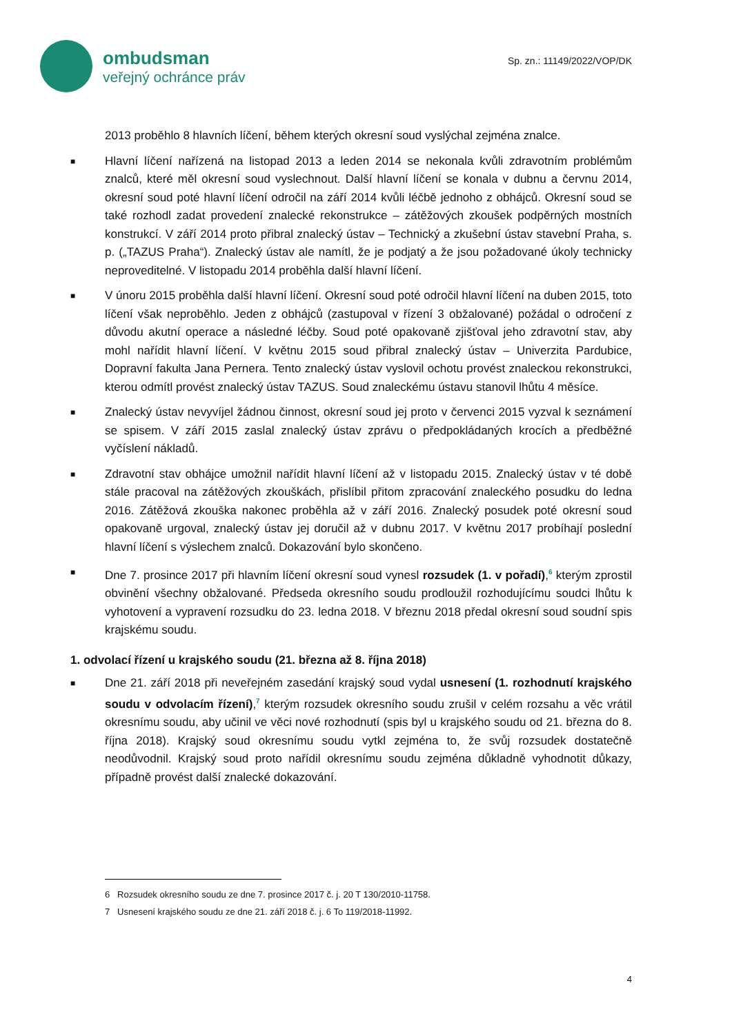ombudsman
veřejný ochránce práv
Sp. zn.: 11149/2022/VOP/DK
2013 proběhlo 8 hlavních líčení, během kterých okresní soud vyslýchal zejména znalce.
■
Hlavní líčení nařízená na listopad 2013 a leden 2014 se nekonala kvůli zdravotním problémům znalců, které měl okresní soud vyslechnout. Další hlavní líčení se konala v dubnu a červnu 2014, okresní soud poté hlavní líčení odročil na září 2014 kvůli léčbě jednoho z obhájců. Okresní soud se také rozhodl zadat provedení znalecké rekonstrukce – zátěžových zkoušek podpěrných mostních konstrukcí. V září 2014 proto přibral znalecký ústav – Technický a zkušební ústav stavební Praha, s. p. („TAZUS Praha“). Znalecký ústav ale namítl, že je podjatý a že jsou požadované úkoly technicky neproveditelné. V listopadu 2014 proběhla další hlavní líčení.
■
V únoru 2015 proběhla další hlavní líčení. Okresní soud poté odročil hlavní líčení na duben 2015, toto líčení však neproběhlo. Jeden z obhájců (zastupoval v řízení 3 obžalované) požádal o odročení z důvodu akutní operace a následné léčby. Soud poté opakovaně zjišťoval jeho zdravotní stav, aby mohl nařídit hlavní líčení. V květnu 2015 soud přibral znalecký ústav – Univerzita Pardubice, Dopravní fakulta Jana Pernera. Tento znalecký ústav vyslovil ochotu provést znaleckou rekonstrukci, kterou odmítl provést znalecký ústav TAZUS. Soud znaleckému ústavu stanovil lhůtu 4 měsíce.
■
Znalecký ústav nevyvíjel žádnou činnost, okresní soud jej proto v červenci 2015 vyzval k seznámení se spisem. V září 2015 zaslal znalecký ústav zprávu o předpokládaných krocích a předběžné vyčíslení nákladů.
■
Zdravotní stav obhájce umožnil nařídit hlavní líčení až v listopadu 2015. Znalecký ústav v té době stále pracoval na zátěžových zkouškách, přislíbil přitom zpracování znaleckého posudku do ledna 2016. Zátěžová zkouška nakonec proběhla až v září 2016. Znalecký posudek poté okresní soud opakovaně urgoval, znalecký ústav jej doručil až v dubnu 2017. V květnu 2017 probíhají poslední hlavní líčení s výslechem znalců. Dokazování bylo skončeno.
■
Dne 7. prosince 2017 při hlavním líčení okresní soud vynesl rozsudek (1. v pořadí),<sup>6</sup> kterým zprostil obvinění všechny obžalované. Předseda okresního soudu prodloužil rozhodujícímu soudci lhůtu k vyhotovení a vypravení rozsudku do 23. ledna 2018. V březnu 2018 předal okresní soud soudní spis krajskému soudu.
1. odvolací řízení u krajského soudu (21. března až 8. října 2018)
■
Dne 21. září 2018 při neveřejném zasedání krajský soud vydal usnesení (1. rozhodnutí krajského soudu v odvolacím řízení),<sup>7</sup> kterým rozsudek okresního soudu zrušil v celém rozsahu a věc vrátil okresnímu soudu, aby učinil ve věci nové rozhodnutí (spis byl u krajského soudu od 21. března do 8. října 2018). Krajský soud okresnímu soudu vytkl zejména to, že svůj rozsudek dostatečně neodůvodnil. Krajský soud proto nařídil okresnímu soudu zejména důkladně vyhodnotit důkazy, případně provést další znalecké dokazování.
6 Rozsudek okresního soudu ze dne 7. prosince 2017 č. j. 20 T 130/2010-11758.
7 Usnesení krajského soudu ze dne 21. září 2018 č. j. 6 To 119/2018-11992.
4